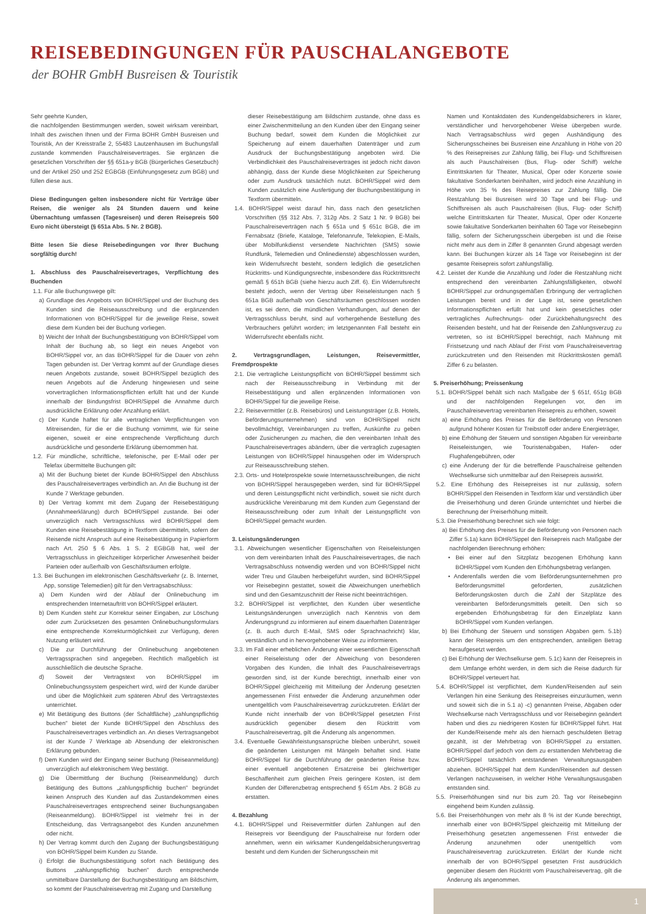REISEBEDINGUNGEN FÜR PAUSCHALANGEBOTE
der BOHR GmbH Busreisen & Touristik
Sehr geehrte Kunden,
die nachfolgenden Bestimmungen werden, soweit wirksam vereinbart, Inhalt des zwischen Ihnen und der Firma BOHR GmbH Busreisen und Touristik, An der Kreisstraße 2, 55483 Lautzenhausen im Buchungsfall zustande kommenden Pauschalreisevertrages. Sie ergänzen die gesetzlichen Vorschriften der §§ 651a-y BGB (Bürgerliches Gesetzbuch) und der Artikel 250 und 252 EGBGB (Einführungsgesetz zum BGB) und füllen diese aus.
Diese Bedingungen gelten insbesondere nicht für Verträge über Reisen, die weniger als 24 Stunden dauern und keine Übernachtung umfassen (Tagesreisen) und deren Reisepreis 500 Euro nicht übersteigt (§ 651a Abs. 5 Nr. 2 BGB).
Bitte lesen Sie diese Reisebedingungen vor Ihrer Buchung sorgfältig durch!
1. Abschluss des Pauschalreisevertrages, Verpflichtung des Buchenden
1.1. Für alle Buchungswege gilt:
a) Grundlage des Angebots von BOHR/Sippel und der Buchung des Kunden sind die Reiseausschreibung und die ergänzenden Informationen von BOHR/Sippel für die jeweilige Reise, soweit diese dem Kunden bei der Buchung vorliegen.
b) Weicht der Inhalt der Buchungsbestätigung von BOHR/Sippel vom Inhalt der Buchung ab, so liegt ein neues Angebot von BOHR/Sippel vor, an das BOHR/Sippel für die Dauer von zehn Tagen gebunden ist. Der Vertrag kommt auf der Grundlage dieses neuen Angebots zustande, soweit BOHR/Sippel bezüglich des neuen Angebots auf die Änderung hingewiesen und seine vorvertraglichen Informationspflichten erfüllt hat und der Kunde innerhalb der Bindungsfrist BOHR/Sippel die Annahme durch ausdrückliche Erklärung oder Anzahlung erklärt.
c) Der Kunde haftet für alle vertraglichen Verpflichtungen von Mitreisenden, für die er die Buchung vornimmt, wie für seine eigenen, soweit er eine entsprechende Verpflichtung durch ausdrückliche und gesonderte Erklärung übernommen hat.
1.2. Für mündliche, schriftliche, telefonische, per E-Mail oder per Telefax übermittelte Buchungen gilt:
a) Mit der Buchung bietet der Kunde BOHR/Sippel den Abschluss des Pauschalreisevertrages verbindlich an. An die Buchung ist der Kunde 7 Werktage gebunden.
b) Der Vertrag kommt mit dem Zugang der Reisebestätigung (Annahmeerklärung) durch BOHR/Sippel zustande. Bei oder unverzüglich nach Vertragsschluss wird BOHR/Sippel dem Kunden eine Reisebestätigung in Textform übermitteln, sofern der Reisende nicht Anspruch auf eine Reisebestätigung in Papierform nach Art. 250 § 6 Abs. 1 S. 2 EGBGB hat, weil der Vertragsschluss in gleichzeitiger körperlicher Anwesenheit beider Parteien oder außerhalb von Geschäftsräumen erfolgte.
1.3. Bei Buchungen im elektronischen Geschäftsverkehr (z. B. Internet, App, sonstige Telemedien) gilt für den Vertragsabschluss:
a) Dem Kunden wird der Ablauf der Onlinebuchung im entsprechenden Internetauftritt von BOHR/Sippel erläutert.
b) Dem Kunden steht zur Korrektur seiner Eingaben, zur Löschung oder zum Zurücksetzen des gesamten Onlinebuchungsformulars eine entsprechende Korrekturmöglichkeit zur Verfügung, deren Nutzung erläutert wird.
c) Die zur Durchführung der Onlinebuchung angebotenen Vertragssprachen sind angegeben. Rechtlich maßgeblich ist ausschließlich die deutsche Sprache.
d) Soweit der Vertragstext von BOHR/Sippel im Onlinebuchungssystem gespeichert wird, wird der Kunde darüber und über die Möglichkeit zum späteren Abruf des Vertragstextes unterrichtet.
e) Mit Betätigung des Buttons (der Schaltfläche) „zahlungspflichtig buchen" bietet der Kunde BOHR/Sippel den Abschluss des Pauschalreisevertrages verbindlich an. An dieses Vertragsangebot ist der Kunde 7 Werktage ab Absendung der elektronischen Erklärung gebunden.
f) Dem Kunden wird der Eingang seiner Buchung (Reiseanmeldung) unverzüglich auf elektronischem Weg bestätigt.
g) Die Übermittlung der Buchung (Reiseanmeldung) durch Betätigung des Buttons „zahlungspflichtig buchen" begründet keinen Anspruch des Kunden auf das Zustandekommen eines Pauschalreisevertrages entsprechend seiner Buchungsangaben (Reiseanmeldung). BOHR/Sippel ist vielmehr frei in der Entscheidung, das Vertragsangebot des Kunden anzunehmen oder nicht.
h) Der Vertrag kommt durch den Zugang der Buchungsbestätigung von BOHR/Sippel beim Kunden zu Stande.
i) Erfolgt die Buchungsbestätigung sofort nach Betätigung des Buttons „zahlungspflichtig buchen" durch entsprechende unmittelbare Darstellung der Buchungsbestätigung am Bildschirm, so kommt der Pauschalreisevertrag mit Zugang und Darstellung
dieser Reisebestätigung am Bildschirm zustande, ohne dass es einer Zwischenmitteilung an den Kunden über den Eingang seiner Buchung bedarf, soweit dem Kunden die Möglichkeit zur Speicherung auf einem dauerhaften Datenträger und zum Ausdruck der Buchungsbestätigung angeboten wird. Die Verbindlichkeit des Pauschalreisevertrages ist jedoch nicht davon abhängig, dass der Kunde diese Möglichkeiten zur Speicherung oder zum Ausdruck tatsächlich nutzt. BOHR/Sippel wird dem Kunden zusätzlich eine Ausfertigung der Buchungsbestätigung in Textform übermitteln.
1.4. BOHR/Sippel weist darauf hin, dass nach den gesetzlichen Vorschriften (§§ 312 Abs. 7, 312g Abs. 2 Satz 1 Nr. 9 BGB) bei Pauschalreiseverträgen nach § 651a und § 651c BGB, die im Fernabsatz (Briefe, Kataloge, Telefonanrufe, Telekopien, E-Mails, über Mobilfunkdienst versendete Nachrichten (SMS) sowie Rundfunk, Telemedien und Onlinedienste) abgeschlossen wurden, kein Widerrufsrecht besteht, sondern lediglich die gesetzlichen Rücktritts- und Kündigungsrechte, insbesondere das Rücktrittsrecht gemäß § 651h BGB (siehe hierzu auch Ziff. 6). Ein Widerrufsrecht besteht jedoch, wenn der Vertrag über Reiseleistungen nach § 651a BGB außerhalb von Geschäftsräumen geschlossen worden ist, es sei denn, die mündlichen Verhandlungen, auf denen der Vertragsschluss beruht, sind auf vorhergehende Bestellung des Verbrauchers geführt worden; im letztgenannten Fall besteht ein Widerrufsrecht ebenfalls nicht.
2. Vertragsgrundlagen, Leistungen, Reisevermittler, Fremdprospekte
2.1. Die vertragliche Leistungspflicht von BOHR/Sippel bestimmt sich nach der Reiseausschreibung in Verbindung mit der Reisebestätigung und allen ergänzenden Informationen von BOHR/Sippel für die jeweilige Reise.
2.2. Reisevermittler (z.B. Reisebüros) und Leistungsträger (z.B. Hotels, Beförderungsunternehmen) sind von BOHR/Sippel nicht bevollmächtigt, Vereinbarungen zu treffen, Auskünfte zu geben oder Zusicherungen zu machen, die den vereinbarten Inhalt des Pauschalreisevertrages abändern, über die vertraglich zugesagten Leistungen von BOHR/Sippel hinausgehen oder im Widerspruch zur Reiseausschreibung stehen.
2.3. Orts- und Hotelprospekte sowie Internetausschreibungen, die nicht von BOHR/Sippel herausgegeben werden, sind für BOHR/Sippel und deren Leistungspflicht nicht verbindlich, soweit sie nicht durch ausdrückliche Vereinbarung mit dem Kunden zum Gegenstand der Reiseausschreibung oder zum Inhalt der Leistungspflicht von BOHR/Sippel gemacht wurden.
3. Leistungsänderungen
3.1. Abweichungen wesentlicher Eigenschaften von Reiseleistungen von dem vereinbarten Inhalt des Pauschalreisevertrages, die nach Vertragsabschluss notwendig werden und von BOHR/Sippel nicht wider Treu und Glauben herbeigeführt wurden, sind BOHR/Sippel vor Reisebeginn gestattet, soweit die Abweichungen unerheblich sind und den Gesamtzuschnitt der Reise nicht beeinträchtigen.
3.2. BOHR/Sippel ist verpflichtet, den Kunden über wesentliche Leistungsänderungen unverzüglich nach Kenntnis von dem Änderungsgrund zu informieren auf einem dauerhaften Datenträger (z. B. auch durch E-Mail, SMS oder Sprachnachricht) klar, verständlich und in hervorgehobener Weise zu informieren.
3.3. Im Fall einer erheblichen Änderung einer wesentlichen Eigenschaft einer Reiseleistung oder der Abweichung von besonderen Vorgaben des Kunden, die Inhalt des Pauschalreisevertrags geworden sind, ist der Kunde berechtigt, innerhalb einer von BOHR/Sippel gleichzeitig mit Mitteilung der Änderung gesetzten angemessenen Frist entweder die Änderung anzunehmen oder unentgeltlich vom Pauschalreisevertrag zurückzutreten. Erklärt der Kunde nicht innerhalb der von BOHR/Sippel gesetzten Frist ausdrücklich gegenüber diesem den Rücktritt vom Pauschalreisevertrag, gilt die Änderung als angenommen.
3.4. Eventuelle Gewährleistungsansprüche bleiben unberührt, soweit die geänderten Leistungen mit Mängeln behaftet sind. Hatte BOHR/Sippel für die Durchführung der geänderten Reise bzw. einer eventuell angebotenen Ersatzreise bei gleichwertiger Beschaffenheit zum gleichen Preis geringere Kosten, ist dem Kunden der Differenzbetrag entsprechend § 651m Abs. 2 BGB zu erstatten.
4. Bezahlung
4.1. BOHR/Sippel und Reisevermittler dürfen Zahlungen auf den Reisepreis vor Beendigung der Pauschalreise nur fordern oder annehmen, wenn ein wirksamer Kundengeldabsicherungsvertrag besteht und dem Kunden der Sicherungsschein mit
Namen und Kontaktdaten des Kundengeldabsicherers in klarer, verständlicher und hervorgehobener Weise übergeben wurde. Nach Vertragsabschluss wird gegen Aushändigung des Sicherungsscheines bei Busreisen eine Anzahlung in Höhe von 20 % des Reisepreises zur Zahlung fällig, bei Flug- und Schiffsreisen als auch Pauschalreisen (Bus, Flug- oder Schiff) welche Eintrittskarten für Theater, Musical, Oper oder Konzerte sowie fakultative Sonderkarten beinhalten, wird jedoch eine Anzahlung in Höhe von 35 % des Reisepreises zur Zahlung fällig. Die Restzahlung bei Busreisen wird 30 Tage und bei Flug- und Schiffsreisen als auch Pauschalreisen (Bus, Flug- oder Schiff) welche Eintrittskarten für Theater, Musical, Oper oder Konzerte sowie fakultative Sonderkarten beinhalten 60 Tage vor Reisebeginn fällig, sofern der Sicherungsschein übergeben ist und die Reise nicht mehr aus dem in Ziffer 8 genannten Grund abgesagt werden kann. Bei Buchungen kürzer als 14 Tage vor Reisebeginn ist der gesamte Reisepreis sofort zahlungsfällig.
4.2. Leistet der Kunde die Anzahlung und /oder die Restzahlung nicht entsprechend den vereinbarten Zahlungsfälligkeiten, obwohl BOHR/Sippel zur ordnungsgemäßen Erbringung der vertraglichen Leistungen bereit und in der Lage ist, seine gesetzlichen Informationspflichten erfüllt hat und kein gesetzliches oder vertragliches Aufrechnungs- oder Zurückbehaltungsrecht des Reisenden besteht, und hat der Reisende den Zahlungsverzug zu vertreten, so ist BOHR/Sippel berechtigt, nach Mahnung mit Fristsetzung und nach Ablauf der Frist vom Pauschalreisevertrag zurückzutreten und den Reisenden mit Rücktrittskosten gemäß Ziffer 6 zu belasten.
5. Preiserhöhung; Preissenkung
5.1. BOHR/Sippel behält sich nach Maßgabe der § 651f, 651g BGB und der nachfolgenden Regelungen vor, den im Pauschalreisevertrag vereinbarten Reisepreis zu erhöhen, soweit
a) eine Erhöhung des Preises für die Beförderung von Personen aufgrund höherer Kosten für Treibstoff oder andere Energieträger,
b) eine Erhöhung der Steuern und sonstigen Abgaben für vereinbarte Reiseleistungen, wie Touristenabgaben, Hafen- oder Flughafengebühren, oder
c) eine Änderung der für die betreffende Pauschalreise geltenden Wechselkurse sich unmittelbar auf den Reisepreis auswirkt.
5.2. Eine Erhöhung des Reisepreises ist nur zulässig, sofern BOHR/Sippel den Reisenden in Textform klar und verständlich über die Preiserhöhung und deren Gründe unterrichtet und hierbei die Berechnung der Preiserhöhung mitteilt.
5.3. Die Preiserhöhung berechnet sich wie folgt:
a) Bei Erhöhung des Preises für die Beförderung von Personen nach Ziffer 5.1a) kann BOHR/Sippel den Reisepreis nach Maßgabe der nachfolgenden Berechnung erhöhen:
• Bei einer auf den Sitzplatz bezogenen Erhöhung kann BOHR/Sippel vom Kunden den Erhöhungsbetrag verlangen.
• Anderenfalls werden die vom Beförderungsunternehmen pro Beförderungsmittel geforderten, zusätzlichen Beförderungskosten durch die Zahl der Sitzplätze des vereinbarten Beförderungsmittels geteilt. Den sich so ergebenden Erhöhungsbetrag für den Einzelplatz kann BOHR/Sippel vom Kunden verlangen.
b) Bei Erhöhung der Steuern und sonstigen Abgaben gem. 5.1b) kann der Reisepreis um den entsprechenden, anteiligen Betrag heraufgesetzt werden.
c) Bei Erhöhung der Wechselkurse gem. 5.1c) kann der Reisepreis in dem Umfange erhöht werden, in dem sich die Reise dadurch für BOHR/Sippel verteuert hat.
5.4. BOHR/Sippel ist verpflichtet, dem Kunden/Reisenden auf sein Verlangen hin eine Senkung des Reisepreises einzuräumen, wenn und soweit sich die in 5.1 a) -c) genannten Preise, Abgaben oder Wechselkurse nach Vertragsschluss und vor Reisebeginn geändert haben und dies zu niedrigeren Kosten für BOHR/Sippel führt. Hat der Kunde/Reisende mehr als den hiernach geschuldeten Betrag gezahlt, ist der Mehrbetrag von BOHR/Sippel zu erstatten. BOHR/Sippel darf jedoch von dem zu erstattenden Mehrbetrag die BOHR/Sippel tatsächlich entstandenen Verwaltungsausgaben abziehen. BOHR/Sippel hat dem Kunden/Reisenden auf dessen Verlangen nachzuweisen, in welcher Höhe Verwaltungsausgaben entstanden sind.
5.5. Preiserhöhungen sind nur bis zum 20. Tag vor Reisebeginn eingehend beim Kunden zulässig.
5.6. Bei Preiserhöhungen von mehr als 8 % ist der Kunde berechtigt, innerhalb einer von BOHR/Sippel gleichzeitig mit Mitteilung der Preiserhöhung gesetzten angemessenen Frist entweder die Änderung anzunehmen oder unentgeltlich vom Pauschalreisevertrag zurückzutreten. Erklärt der Kunde nicht innerhalb der von BOHR/Sippel gesetzten Frist ausdrücklich gegenüber diesem den Rücktritt vom Pauschalreisevertrag, gilt die Änderung als angenommen.
1